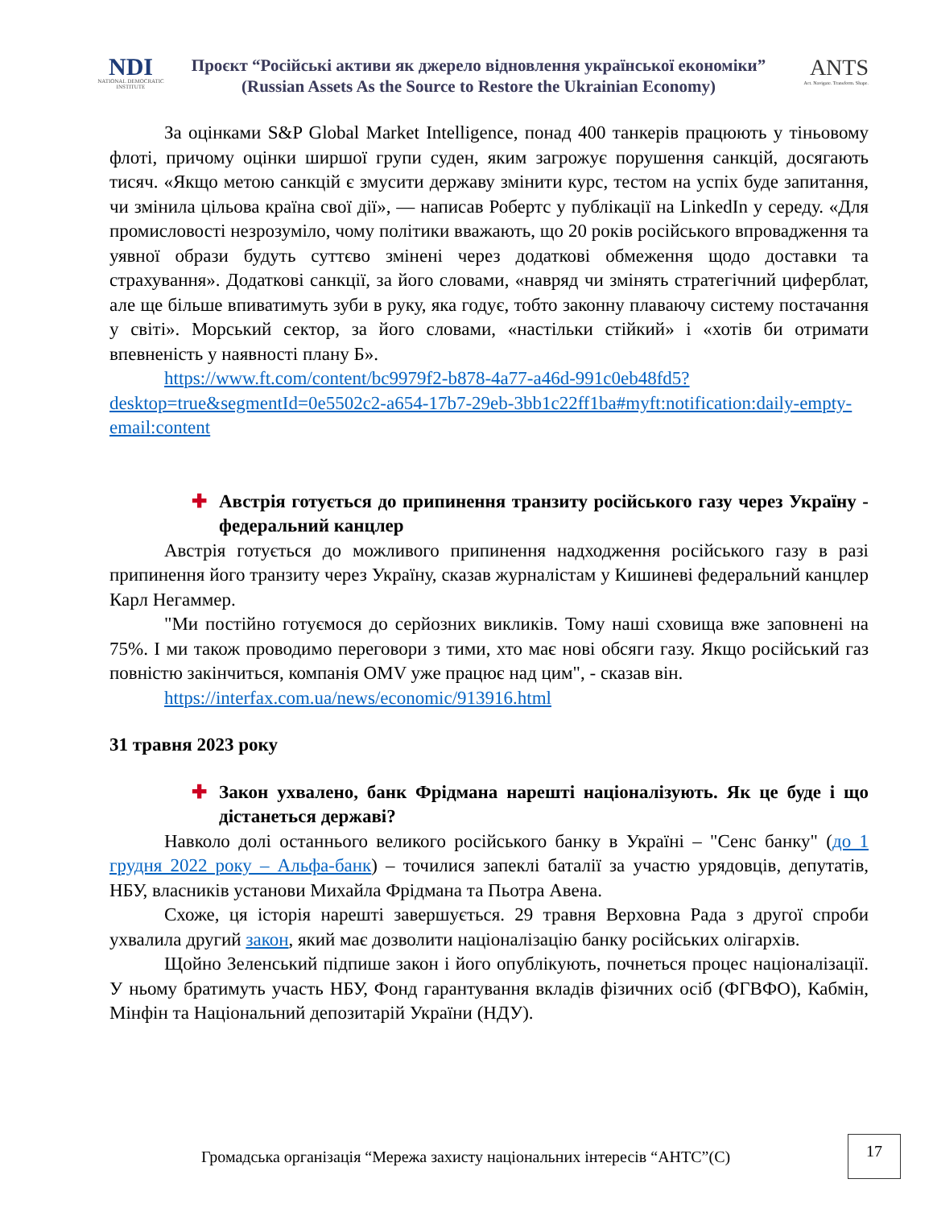NDI
NATIONAL DEMOCRATIC INSTITUTE
Проєкт “Російські активи як джерело відновлення української економіки”
(Russian Assets As the Source to Restore the Ukrainian Economy)
ANTS
Act. Navigate. Transform. Shape.
За оцінками S&P Global Market Intelligence, понад 400 танкерів працюють у тіньовому флоті, причому оцінки ширшої групи суден, яким загрожує порушення санкцій, досягають тисяч. «Якщо метою санкцій є змусити державу змінити курс, тестом на успіх буде запитання, чи змінила цільова країна свої дії», — написав Робертс у публікації на LinkedIn у середу. «Для промисловості незрозуміло, чому політики вважають, що 20 років російського впровадження та уявної образи будуть суттєво змінені через додаткові обмеження щодо доставки та страхування». Додаткові санкції, за його словами, «навряд чи змінять стратегічний циферблат, але ще більше впиватимуть зуби в руку, яка годує, тобто законну плаваючу систему постачання у світі». Морський сектор, за його словами, «настільки стійкий» і «хотів би отримати впевненість у наявності плану Б».
https://www.ft.com/content/bc9979f2-b878-4a77-a46d-991c0eb48fd5?desktop=true&segmentId=0e5502c2-a654-17b7-29eb-3bb1c22ff1ba#myft:notification:daily-empty-email:content
✚ Австрія готується до припинення транзиту російського газу через Україну - федеральний канцлер
Австрія готується до можливого припинення надходження російського газу в разі припинення його транзиту через Україну, сказав журналістам у Кишиневі федеральний канцлер Карл Негаммер.
"Ми постійно готуємося до серйозних викликів. Тому наші сховища вже заповнені на 75%. І ми також проводимо переговори з тими, хто має нові обсяги газу. Якщо російський газ повністю закінчиться, компанія OMV уже працює над цим", - сказав він.
https://interfax.com.ua/news/economic/913916.html
31 травня 2023 року
✚ Закон ухвалено, банк Фрідмана нарешті націоналізують. Як це буде і що дістанеться державі?
Навколо долі останнього великого російського банку в Україні – "Сенс банку" (до 1 грудня 2022 року – Альфа-банк) – точилися запеклі баталії за участю урядовців, депутатів, НБУ, власників установи Михайла Фрідмана та Пьотра Авена.
Схоже, ця історія нарешті завершується. 29 травня Верховна Рада з другої спроби ухвалила другий закон, який має дозволити націоналізацію банку російських олігархів.
Щойно Зеленський підпише закон і його опублікують, почнеться процес націоналізації. У ньому братимуть участь НБУ, Фонд гарантування вкладів фізичних осіб (ФГВФО), Кабмін, Мінфін та Національний депозитарій України (НДУ).
Громадська організація “Мережа захисту національних інтересів “АНТС”(С)
17